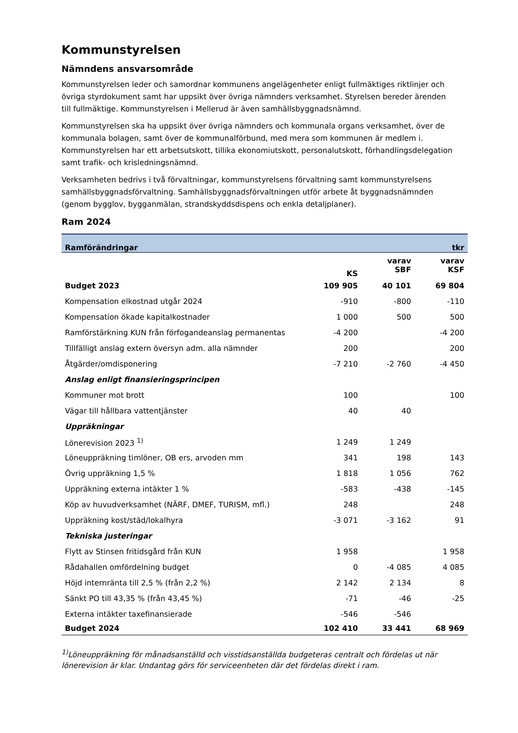Kommunstyrelsen
Nämndens ansvarsområde
Kommunstyrelsen leder och samordnar kommunens angelägenheter enligt fullmäktiges riktlinjer och övriga styrdokument samt har uppsikt över övriga nämnders verksamhet. Styrelsen bereder ärenden till fullmäktige. Kommunstyrelsen i Mellerud är även samhällsbyggnadsnämnd.
Kommunstyrelsen ska ha uppsikt över övriga nämnders och kommunala organs verksamhet, över de kommunala bolagen, samt över de kommunalförbund, med mera som kommunen är medlem i. Kommunstyrelsen har ett arbetsutskott, tillika ekonomiutskott, personalutskott, förhandlingsdelegation samt trafik- och krisledningsnämnd.
Verksamheten bedrivs i två förvaltningar, kommunstyrelsens förvaltning samt kommunstyrelsens samhällsbyggnadsförvaltning. Samhällsbyggnadsförvaltningen utför arbete åt byggnadsnämnden (genom bygglov, bygganmälan, strandskyddsdispens och enkla detaljplaner).
Ram 2024
| Ramförändringar | | | tkr |
| --- | --- | --- | --- |
| | KS | varav SBF | varav KSF |
| Budget 2023 | 109 905 | 40 101 | 69 804 |
| Kompensation elkostnad utgår 2024 | -910 | -800 | -110 |
| Kompensation ökade kapitalkostnader | 1 000 | 500 | 500 |
| Ramförstärkning KUN från förfogandeanslag permanentas | -4 200 | | -4 200 |
| Tillfälligt anslag extern översyn adm. alla nämnder | 200 | | 200 |
| Åtgärder/omdisponering | -7 210 | -2 760 | -4 450 |
| Anslag enligt finansieringsprincipen | | | |
| Kommuner mot brott | 100 | | 100 |
| Vägar till hållbara vattentjänster | 40 | 40 | |
| Uppräkningar | | | |
| Lönerevision 2023 <sup>1)</sup> | 1 249 | 1 249 | |
| Löneuppräkning timlöner, OB ers, arvoden mm | 341 | 198 | 143 |
| Övrig uppräkning 1,5 % | 1 818 | 1 056 | 762 |
| Uppräkning externa intäkter 1 % | -583 | -438 | -145 |
| Köp av huvudverksamhet (NÄRF, DMEF, TURISM, mfl.) | 248 | | 248 |
| Uppräkning kost/städ/lokalhyra | -3 071 | -3 162 | 91 |
| Tekniska justeringar | | | |
| Flytt av Stinsen fritidsgård från KUN | 1 958 | | 1 958 |
| Rådahallen omfördelning budget | 0 | -4 085 | 4 085 |
| Höjd internränta till 2,5 % (från 2,2 %) | 2 142 | 2 134 | 8 |
| Sänkt PO till 43,35 % (från 43,45 %) | -71 | -46 | -25 |
| Externa intäkter taxefinansierade | -546 | -546 | |
| Budget 2024 | 102 410 | 33 441 | 68 969 |
<sup>1)</sup> Löneuppräkning för månadsanställd och visstidsanställda budgeteras centralt och fördelas ut när lönerevision är klar. Undantag görs för serviceenheten där det fördelas direkt i ram.